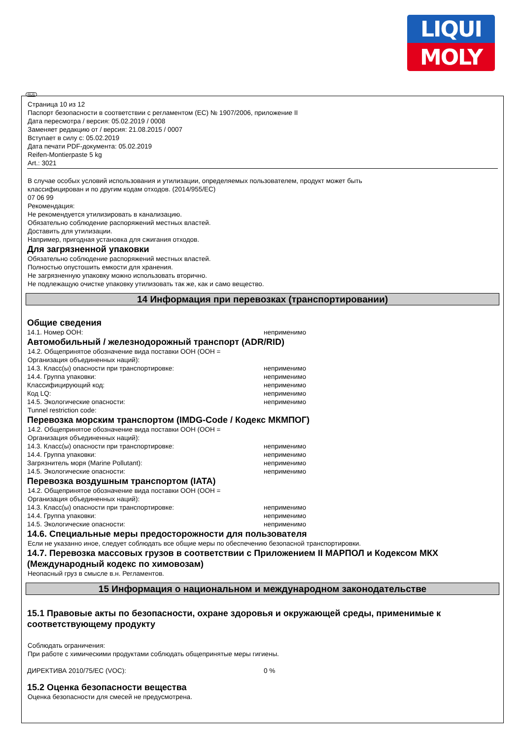LIQUI
MOLY
RUS
Страница 10 из 12
Паспорт безопасности в соответствии с регламентом (ЕС) № 1907/2006, приложение II
Дата пересмотра / версия: 05.02.2019 / 0008
Заменяет редакцию от / версия: 21.08.2015 / 0007
Вступает в силу с: 05.02.2019
Дата печати PDF-документа: 05.02.2019
Reifen-Montierpaste 5 kg
Art.: 3021
В случае особых условий использования и утилизации, определяемых пользователем, продукт может быть
классифицирован и по другим кодам отходов. (2014/955/EC)
07 06 99
Рекомендация:
Не рекомендуется утилизировать в канализацию.
Обязательно соблюдение распоряжений местных властей.
Доставить для утилизации.
Например, пригодная установка для сжигания отходов.
Для загрязненной упаковки
Обязательно соблюдение распоряжений местных властей.
Полностью опустошить емкости для хранения.
Не загрязненную упаковку можно использовать вторично.
Не подлежащую очистке упаковку утилизовать так же, как и само вещество.
14 Информация при перевозках (транспортировании)
Общие сведения
14.1. Номер ООН: неприменимо
Автомобильный / железнодорожный транспорт (ADR/RID)
14.2. Общепринятое обозначение вида поставки ООН (ООН =
Организация объединенных наций):
14.3. Класс(ы) опасности при транспортировке: неприменимо
14.4. Группа упаковки: неприменимо
Классифицирующий код: неприменимо
Код LQ: неприменимо
14.5. Экологические опасности: неприменимо
Tunnel restriction code:
Перевозка морским транспортом (IMDG-Code / Кодекс МКМПОГ)
14.2. Общепринятое обозначение вида поставки ООН (ООН =
Организация объединенных наций):
14.3. Класс(ы) опасности при транспортировке: неприменимо
14.4. Группа упаковки: неприменимо
Загрязнитель моря (Marine Pollutant): неприменимо
14.5. Экологические опасности: неприменимо
Перевозка воздушным транспортом (IATA)
14.2. Общепринятое обозначение вида поставки ООН (ООН =
Организация объединенных наций):
14.3. Класс(ы) опасности при транспортировке: неприменимо
14.4. Группа упаковки: неприменимо
14.5. Экологические опасности: неприменимо
14.6. Специальные меры предосторожности для пользователя
Если не указанно иное, следует соблюдать все общие меры по обеспечению безопасной транспортировки.
14.7. Перевозка массовых грузов в соответствии с Приложением II МАРПОЛ и Кодексом МКХ (Международный кодекс по химовозам)
Неопасный груз в смысле в.н. Регламентов.
15 Информация о национальном и международном законодательстве
15.1 Правовые акты по безопасности, охране здоровья и окружающей среды, применимые к соответствующему продукту
Соблюдать ограничения:
При работе с химическими продуктами соблюдать общепринятые меры гигиены.
ДИРЕКТИВА 2010/75/ЕС (VOC): 0 %
15.2 Оценка безопасности вещества
Оценка безопасности для смесей не предусмотрена.